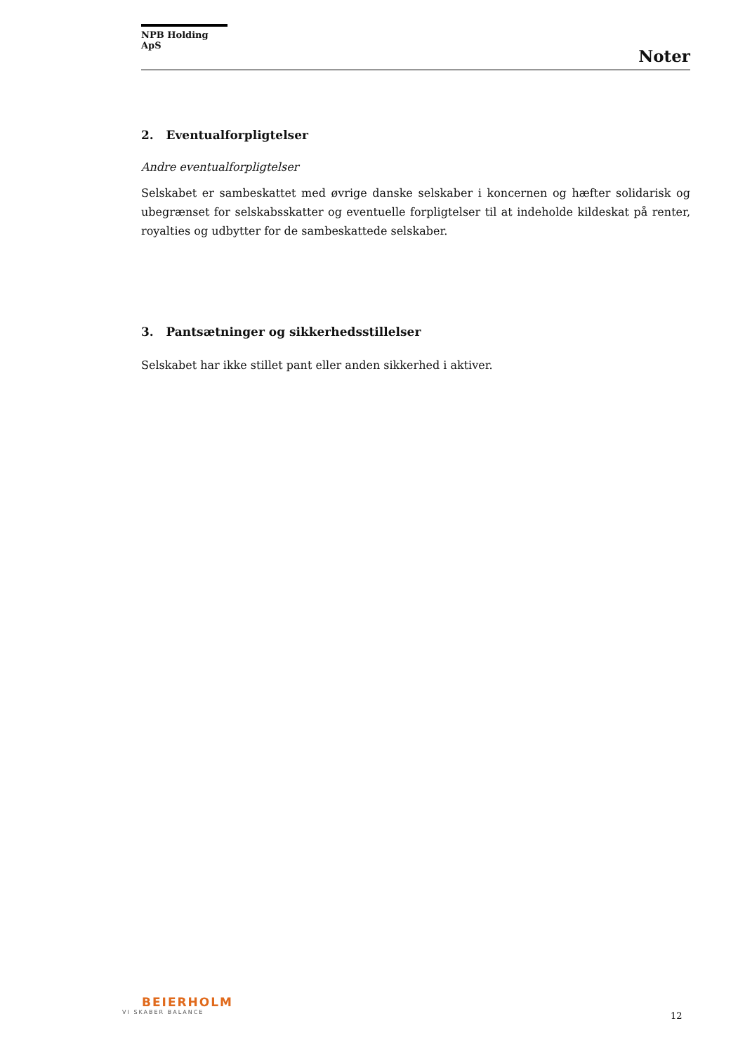NPB Holding ApS
Noter
2. Eventualforpligtelser
Andre eventualforpligtelser
Selskabet er sambeskattet med øvrige danske selskaber i koncernen og hæfter solidarisk og ubegrænset for selskabsskatter og eventuelle forpligtelser til at indeholde kildeskat på renter, royalties og udbytter for de sambeskattede selskaber.
3. Pantsætninger og sikkerhedsstillelser
Selskabet har ikke stillet pant eller anden sikkerhed i aktiver.
BEIERHOLM
VI SKABER BALANCE
12